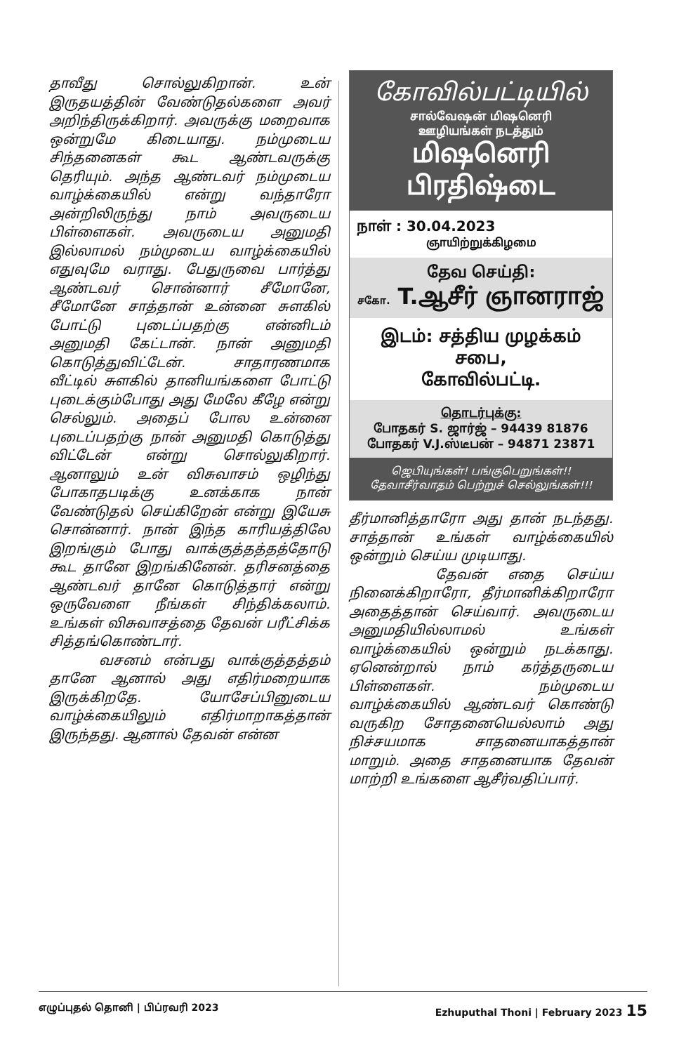தாவீது சொல்லுகிறான். உன் இருதயத்தின் வேண்டுதல்களை அவர் அறிந்திருக்கிறார். அவருக்கு மறைவாக ஒன்றுமே கிடையாது. நம்முடைய சிந்தனைகள் கூட ஆண்டவருக்கு தெரியும். அந்த ஆண்டவர் நம்முடைய வாழ்க்கையில் என்று வந்தாரோ அன்றிலிருந்து நாம் அவருடைய பிள்ளைகள். அவருடைய அனுமதி இல்லாமல் நம்முடைய வாழ்க்கையில் எதுவுமே வராது. பேதுருவை பார்த்து ஆண்டவர் சொன்னார் சீமோனே, சீமோனே சாத்தான் உன்னை சுளகில் போட்டு புடைப்பதற்கு என்னிடம் அனுமதி கேட்டான். நான் அனுமதி கொடுத்துவிட்டேன். சாதாரணமாக வீட்டில் சுளகில் தானியங்களை போட்டு புடைக்கும்போது அது மேலே கீழே என்று செல்லும். அதைப் போல உன்னை புடைப்பதற்கு நான் அனுமதி கொடுத்து விட்டேன் என்று சொல்லுகிறார். ஆனாலும் உன் விசுவாசம் ஒழிந்து போகாதபடிக்கு உனக்காக நான் வேண்டுதல் செய்கிறேன் என்று இயேசு சொன்னார். நான் இந்த காரியத்திலே இறங்கும் போது வாக்குத்தத்தத்தோடு கூட தானே இறங்கினேன். தரிசனத்தை ஆண்டவர் தானே கொடுத்தார் என்று ஒருவேளை நீங்கள் சிந்திக்கலாம். உங்கள் விசுவாசத்தை தேவன் பரீட்சிக்க சித்தங்கொண்டார்.
வசனம் என்பது வாக்குத்தத்தம் தானே ஆனால் அது எதிர்மறையாக இருக்கிறதே. யோசேப்பினுடைய வாழ்க்கையிலும் எதிர்மாறாகத்தான் இருந்தது. ஆனால் தேவன் என்ன
கோவில்பட்டியில்
சால்வேஷன் மிஷனெரி
ஊழியங்கள் நடத்தும்
மிஷனெரி பிரதிஷ்டை
நாள் : 30.04.2023
ஞாயிற்றுக்கிழமை
தேவ செய்தி:
சகோ. T.ஆசீர் ஞானராஜ்
இடம்: சத்திய முழக்கம் சபை,
கோவில்பட்டி.
தொடர்புக்கு:
போதகர் S. ஜார்ஜ் – 94439 81876
போதகர் V.J.ஸ்டீபன் – 94871 23871
ஜெபியுங்கள்! பங்குபெறுங்கள்!!
தேவாசீர்வாதம் பெற்றுச் செல்லுங்கள்!!!
தீர்மானித்தாரோ அது தான் நடந்தது. சாத்தான் உங்கள் வாழ்க்கையில் ஒன்றும் செய்ய முடியாது.
தேவன் எதை செய்ய நினைக்கிறாரோ, தீர்மானிக்கிறாரோ அதைத்தான் செய்வார். அவருடைய அனுமதியில்லாமல் உங்கள் வாழ்க்கையில் ஒன்றும் நடக்காது. ஏனென்றால் நாம் கர்த்தருடைய பிள்ளைகள். நம்முடைய வாழ்க்கையில் ஆண்டவர் கொண்டு வருகிற சோதனையெல்லாம் அது நிச்சயமாக சாதனையாகத்தான் மாறும். அதை சாதனையாக தேவன் மாற்றி உங்களை ஆசீர்வதிப்பார்.
எழுப்புதல் தொனி | பிப்ரவரி 2023 Ezhuputhal Thoni | February 2023 15